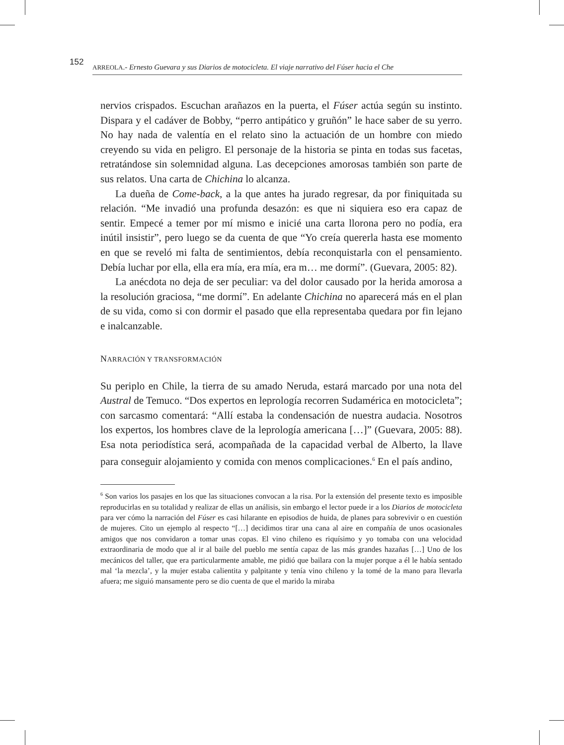152
ARREOLA.- Ernesto Guevara y sus Diarios de motocicleta. El viaje narrativo del Fúser hacia el Che
nervios crispados. Escuchan arañazos en la puerta, el Fúser actúa según su instinto. Dispara y el cadáver de Bobby, “perro antipático y gruñón” le hace saber de su yerro. No hay nada de valentía en el relato sino la actuación de un hombre con miedo creyendo su vida en peligro. El personaje de la historia se pinta en todas sus facetas, retratándose sin solemnidad alguna. Las decepciones amorosas también son parte de sus relatos. Una carta de Chichina lo alcanza.
La dueña de Come-back, a la que antes ha jurado regresar, da por finiquitada su relación. “Me invadió una profunda desazón: es que ni siquiera eso era capaz de sentir. Empecé a temer por mí mismo e inicié una carta llorona pero no podía, era inútil insistir”, pero luego se da cuenta de que “Yo creía quererla hasta ese momento en que se reveló mi falta de sentimientos, debía reconquistarla con el pensamiento. Debía luchar por ella, ella era mía, era mía, era m… me dormí”. (Guevara, 2005: 82).
La anécdota no deja de ser peculiar: va del dolor causado por la herida amorosa a la resolución graciosa, “me dormí”. En adelante Chichina no aparecerá más en el plan de su vida, como si con dormir el pasado que ella representaba quedara por fin lejano e inalcanzable.
NARRACIÓN Y TRANSFORMACIÓN
Su periplo en Chile, la tierra de su amado Neruda, estará marcado por una nota del Austral de Temuco. “Dos expertos en leprología recorren Sudamérica en motocicleta”; con sarcasmo comentará: “Allí estaba la condensación de nuestra audacia. Nosotros los expertos, los hombres clave de la leprología americana […]” (Guevara, 2005: 88). Esa nota periodística será, acompañada de la capacidad verbal de Alberto, la llave para conseguir alojamiento y comida con menos complicaciones.<sup>6</sup> En el país andino,
<sup>6</sup> Son varios los pasajes en los que las situaciones convocan a la risa. Por la extensión del presente texto es imposible reproducirlas en su totalidad y realizar de ellas un análisis, sin embargo el lector puede ir a los Diarios de motocicleta para ver cómo la narración del Fúser es casi hilarante en episodios de huida, de planes para sobrevivir o en cuestión de mujeres. Cito un ejemplo al respecto “[…] decidimos tirar una cana al aire en compañía de unos ocasionales amigos que nos convidaron a tomar unas copas. El vino chileno es riquísimo y yo tomaba con una velocidad extraordinaria de modo que al ir al baile del pueblo me sentía capaz de las más grandes hazañas […] Uno de los mecánicos del taller, que era particularmente amable, me pidió que bailara con la mujer porque a él le había sentado mal ‘la mezcla’, y la mujer estaba calientita y palpitante y tenía vino chileno y la tomé de la mano para llevarla afuera; me siguió mansamente pero se dio cuenta de que el marido la miraba